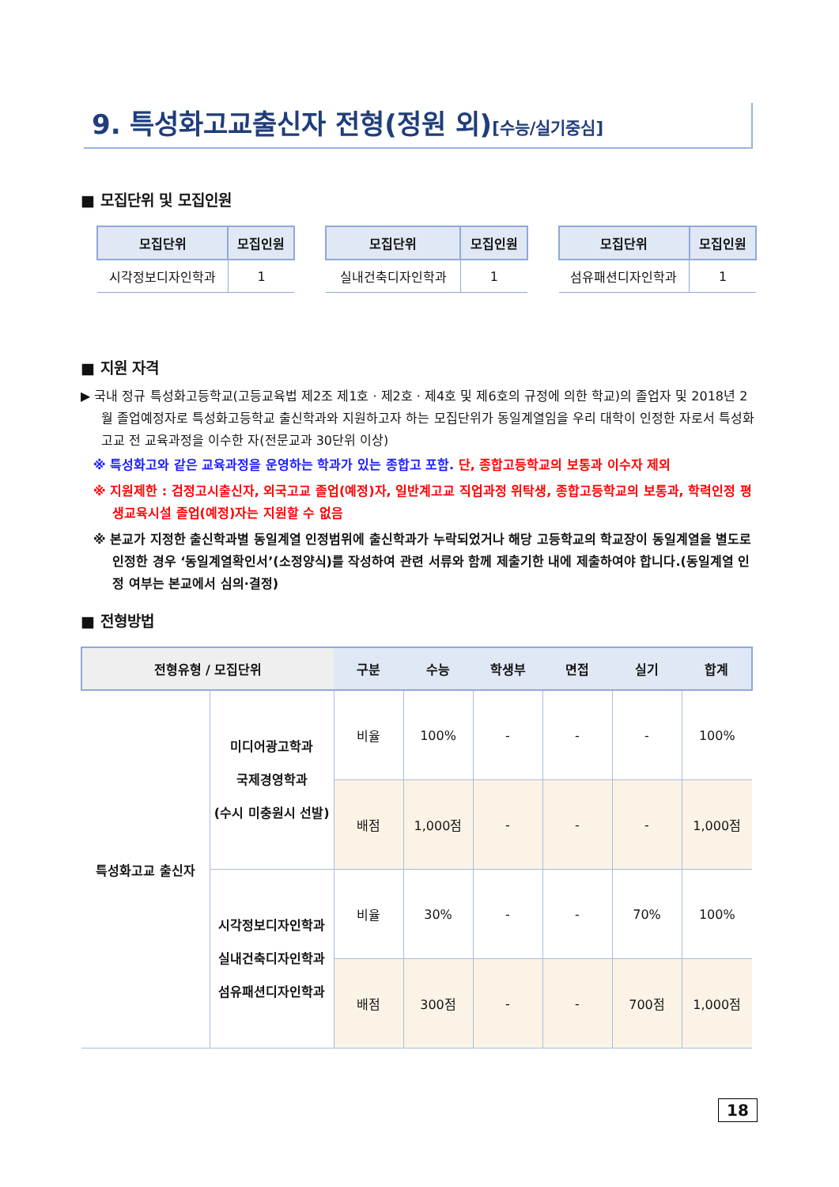9. 특성화고교출신자 전형(정원 외)[수능/실기중심]
■ 모집단위 및 모집인원
| 모집단위 | 모집인원 |
| --- | --- |
| 시각정보디자인학과 | 1 |
| 모집단위 | 모집인원 |
| --- | --- |
| 실내건축디자인학과 | 1 |
| 모집단위 | 모집인원 |
| --- | --- |
| 섬유패션디자인학과 | 1 |
■ 지원 자격
▶ 국내 정규 특성화고등학교(고등교육법 제2조 제1호 · 제2호 · 제4호 및 제6호의 규정에 의한 학교)의 졸업자 및 2018년 2월 졸업예정자로 특성화고등학교 출신학과와 지원하고자 하는 모집단위가 동일계열임을 우리 대학이 인정한 자로서 특성화고교 전 교육과정을 이수한 자(전문교과 30단위 이상)
※ 특성화고와 같은 교육과정을 운영하는 학과가 있는 종합고 포함. 단, 종합고등학교의 보통과 이수자 제외
※ 지원제한 : 검정고시출신자, 외국고교 졸업(예정)자, 일반계고교 직업과정 위탁생, 종합고등학교의 보통과, 학력인정 평생교육시설 졸업(예정)자는 지원할 수 없음
※ 본교가 지정한 출신학과별 동일계열 인정범위에 출신학과가 누락되었거나 해당 고등학교의 학교장이 동일계열을 별도로 인정한 경우 ‘동일계열확인서’(소정양식)를 작성하여 관련 서류와 함께 제출기한 내에 제출하여야 합니다.(동일계열 인정 여부는 본교에서 심의·결정)
■ 전형방법
| 전형유형 / 모집단위 | | 구분 | 수능 | 학생부 | 면접 | 실기 | 합계 |
| --- | --- | --- | --- | --- | --- | --- | --- |
| 특성화고교 출신자 | 미디어광고학과 국제경영학과 (수시 미충원시 선발) | 비율 | 100% | - | - | - | 100% |
| | | 배점 | 1,000점 | - | - | - | 1,000점 |
| | 시각정보디자인학과 실내건축디자인학과 섬유패션디자인학과 | 비율 | 30% | - | - | 70% | 100% |
| | | 배점 | 300점 | - | - | 700점 | 1,000점 |
18